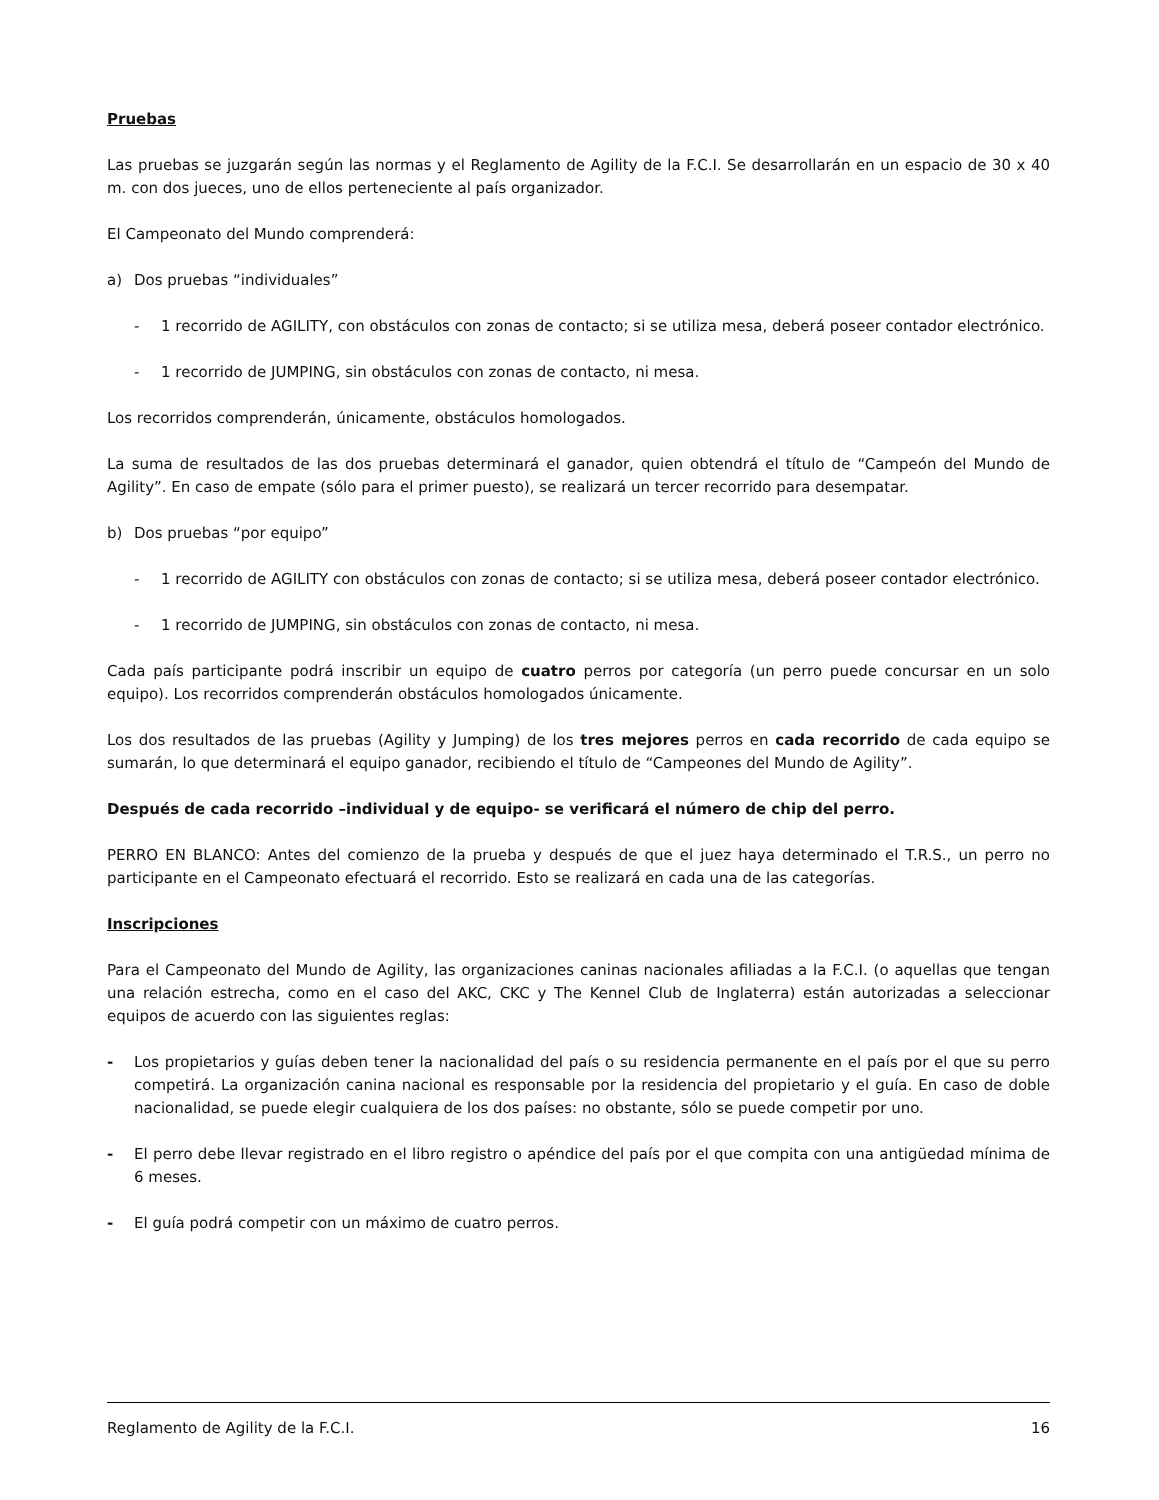Pruebas
Las pruebas se juzgarán según las normas y el Reglamento de Agility de la F.C.I. Se desarrollarán en un espacio de 30 x 40 m. con dos jueces, uno de ellos perteneciente al país organizador.
El Campeonato del Mundo comprenderá:
a) Dos pruebas “individuales”
- 1 recorrido de AGILITY, con obstáculos con zonas de contacto; si se utiliza mesa, deberá poseer contador electrónico.
- 1 recorrido de JUMPING, sin obstáculos con zonas de contacto, ni mesa.
Los recorridos comprenderán, únicamente, obstáculos homologados.
La suma de resultados de las dos pruebas determinará el ganador, quien obtendrá el título de “Campeón del Mundo de Agility”. En caso de empate (sólo para el primer puesto), se realizará un tercer recorrido para desempatar.
b) Dos pruebas “por equipo”
- 1 recorrido de AGILITY con obstáculos con zonas de contacto; si se utiliza mesa, deberá poseer contador electrónico.
- 1 recorrido de JUMPING, sin obstáculos con zonas de contacto, ni mesa.
Cada país participante podrá inscribir un equipo de cuatro perros por categoría (un perro puede concursar en un solo equipo). Los recorridos comprenderán obstáculos homologados únicamente.
Los dos resultados de las pruebas (Agility y Jumping) de los tres mejores perros en cada recorrido de cada equipo se sumarán, lo que determinará el equipo ganador, recibiendo el título de “Campeones del Mundo de Agility”.
Después de cada recorrido –individual y de equipo- se verificará el número de chip del perro.
PERRO EN BLANCO: Antes del comienzo de la prueba y después de que el juez haya determinado el T.R.S., un perro no participante en el Campeonato efectuará el recorrido. Esto se realizará en cada una de las categorías.
Inscripciones
Para el Campeonato del Mundo de Agility, las organizaciones caninas nacionales afiliadas a la F.C.I. (o aquellas que tengan una relación estrecha, como en el caso del AKC, CKC y The Kennel Club de Inglaterra) están autorizadas a seleccionar equipos de acuerdo con las siguientes reglas:
- Los propietarios y guías deben tener la nacionalidad del país o su residencia permanente en el país por el que su perro competirá. La organización canina nacional es responsable por la residencia del propietario y el guía. En caso de doble nacionalidad, se puede elegir cualquiera de los dos países: no obstante, sólo se puede competir por uno.
- El perro debe llevar registrado en el libro registro o apéndice del país por el que compita con una antigüedad mínima de 6 meses.
- El guía podrá competir con un máximo de cuatro perros.
Reglamento de Agility de la F.C.I. 16